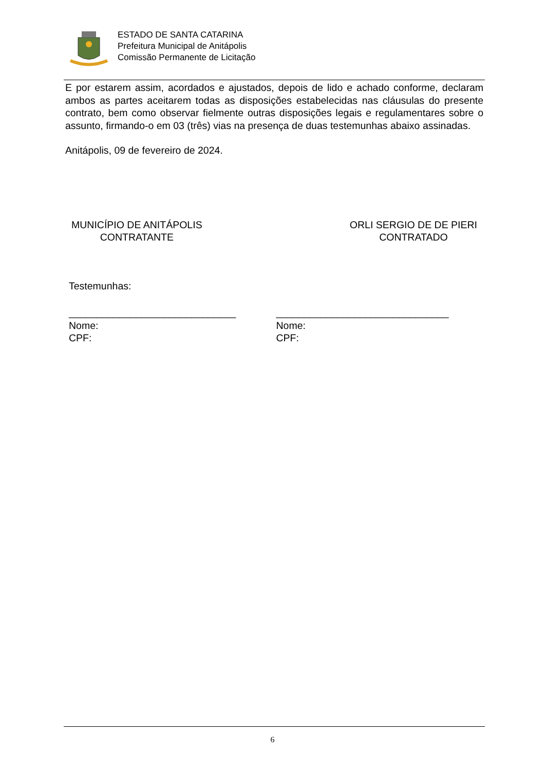ESTADO DE SANTA CATARINA
Prefeitura Municipal de Anitápolis
Comissão Permanente de Licitação
E por estarem assim, acordados e ajustados, depois de lido e achado conforme, declaram ambos as partes aceitarem todas as disposições estabelecidas nas cláusulas do presente contrato, bem como observar fielmente outras disposições legais e regulamentares sobre o assunto, firmando-o em 03 (três) vias na presença de duas testemunhas abaixo assinadas.
Anitápolis, 09 de fevereiro de 2024.
MUNICÍPIO DE ANITÁPOLIS
CONTRATANTE
ORLI SERGIO DE DE PIERI
CONTRATADO
Testemunhas:
______________________________
Nome:
CPF:
_______________________________
Nome:
CPF:
6